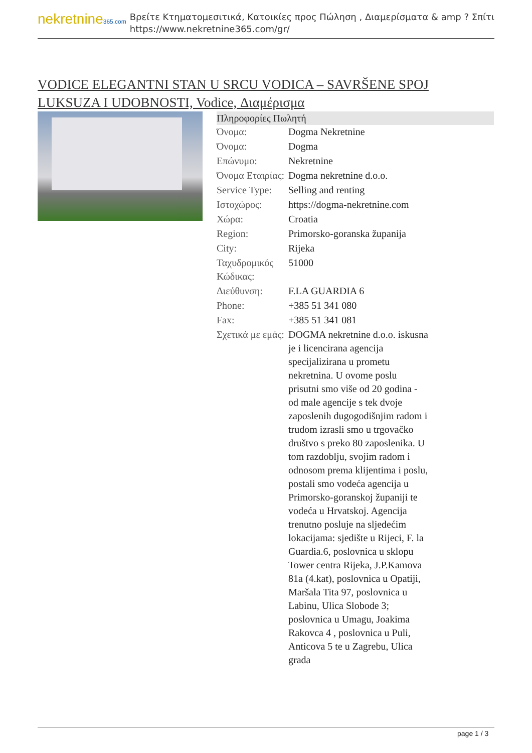nekretnine365.com
Βρείτε Κτηματομεσιτικά, Κατοικίες προς Πώληση , Διαμερίσματα & amp ? Σπίτι
https://www.nekretnine365.com/gr/
VODICE ELEGANTNI STAN U SRCU VODICA – SAVRŠENE SPOJ LUKSUZA I UDOBNOSTI, Vodice, Διαμέρισμα
Πληροφορίες Πωλητή
| Όνομα: | Dogma Nekretnine |
| Όνομα: | Dogma |
| Επώνυμο: | Nekretnine |
| Όνομα Εταιρίας: | Dogma nekretnine d.o.o. |
| Service Type: | Selling and renting |
| Ιστοχώρος: | https://dogma-nekretnine.com |
| Χώρα: | Croatia |
| Region: | Primorsko-goranska županija |
| City: | Rijeka |
| Ταχυδρομικός Κώδικας: | 51000 |
| Διεύθυνση: | F.LA GUARDIA 6 |
| Phone: | +385 51 341 080 |
| Fax: | +385 51 341 081 |
| Σχετικά με εμάς: | DOGMA nekretnine d.o.o. iskusna je i licencirana agencija specijalizirana u prometu nekretnina. U ovome poslu prisutni smo više od 20 godina - od male agencije s tek dvoje zaposlenih dugogodišnjim radom i trudom izrasli smo u trgovačko društvo s preko 80 zaposlenika. U tom razdoblju, svojim radom i odnosom prema klijentima i poslu, postali smo vodeća agencija u Primorsko-goranskoj županiji te vodeća u Hrvatskoj. Agencija trenutno posluje na sljedećim lokacijama: sjedište u Rijeci, F. la Guardia.6, poslovnica u sklopu Tower centra Rijeka, J.P.Kamova 81a (4.kat), poslovnica u Opatiji, Maršala Tita 97, poslovnica u Labinu, Ulica Slobode 3; poslovnica u Umagu, Joakima Rakovca 4 , poslovnica u Puli, Anticova 5 te u Zagrebu, Ulica grada |
page 1 / 3